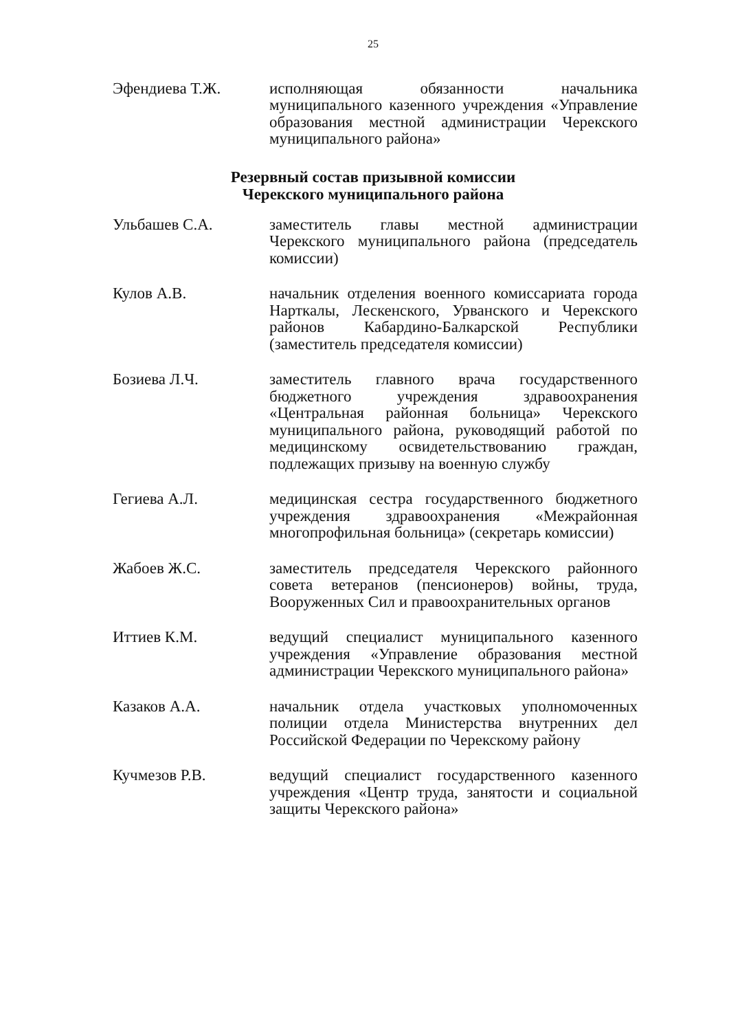25
Эфендиева Т.Ж. исполняющая обязанности начальника муниципального казенного учреждения «Управление образования местной администрации Черекского муниципального района»
Резервный состав призывной комиссии
Черекского муниципального района
Ульбашев С.А. заместитель главы местной администрации Черекского муниципального района (председатель комиссии)
Кулов А.В. начальник отделения военного комиссариата города Нарткалы, Лескенского, Урванского и Черекского районов Кабардино-Балкарской Республики (заместитель председателя комиссии)
Бозиева Л.Ч. заместитель главного врача государственного бюджетного учреждения здравоохранения «Центральная районная больница» Черекского муниципального района, руководящий работой по медицинскому освидетельствованию граждан, подлежащих призыву на военную службу
Гегиева А.Л. медицинская сестра государственного бюджетного учреждения здравоохранения «Межрайонная многопрофильная больница» (секретарь комиссии)
Жабоев Ж.С. заместитель председателя Черекского районного совета ветеранов (пенсионеров) войны, труда, Вооруженных Сил и правоохранительных органов
Иттиев К.М. ведущий специалист муниципального казенного учреждения «Управление образования местной администрации Черекского муниципального района»
Казаков А.А. начальник отдела участковых уполномоченных полиции отдела Министерства внутренних дел Российской Федерации по Черекскому району
Кучмезов Р.В. ведущий специалист государственного казенного учреждения «Центр труда, занятости и социальной защиты Черекского района»